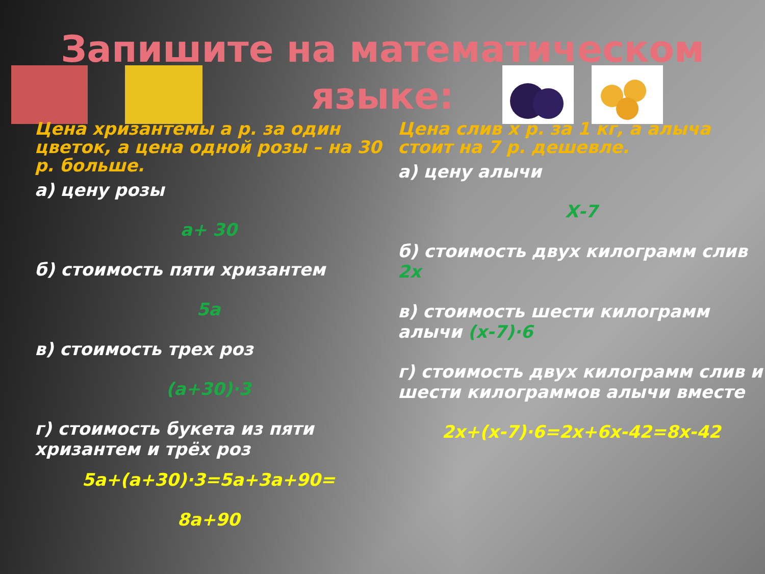Запишите на математическом языке:
Цена хризантемы а р. за один цветок, а цена одной розы – на 30 р. больше.
а) цену розы
а+ 30
б) стоимость пяти хризантем
5а
в) стоимость трех роз
(а+30)·3
г) стоимость букета из пяти хризантем и трёх роз
5а+(а+30)·3=5а+3а+90=
8а+90
Цена слив х р. за 1 кг, а алыча стоит на 7 р. дешевле.
а) цену алычи
Х-7
б) стоимость двух килограмм слив 2х
в) стоимость шести килограмм алычи (х-7)·6
г) стоимость двух килограмм слив и шести килограммов алычи вместе
2х+(х-7)·6=2х+6х-42=8х-42